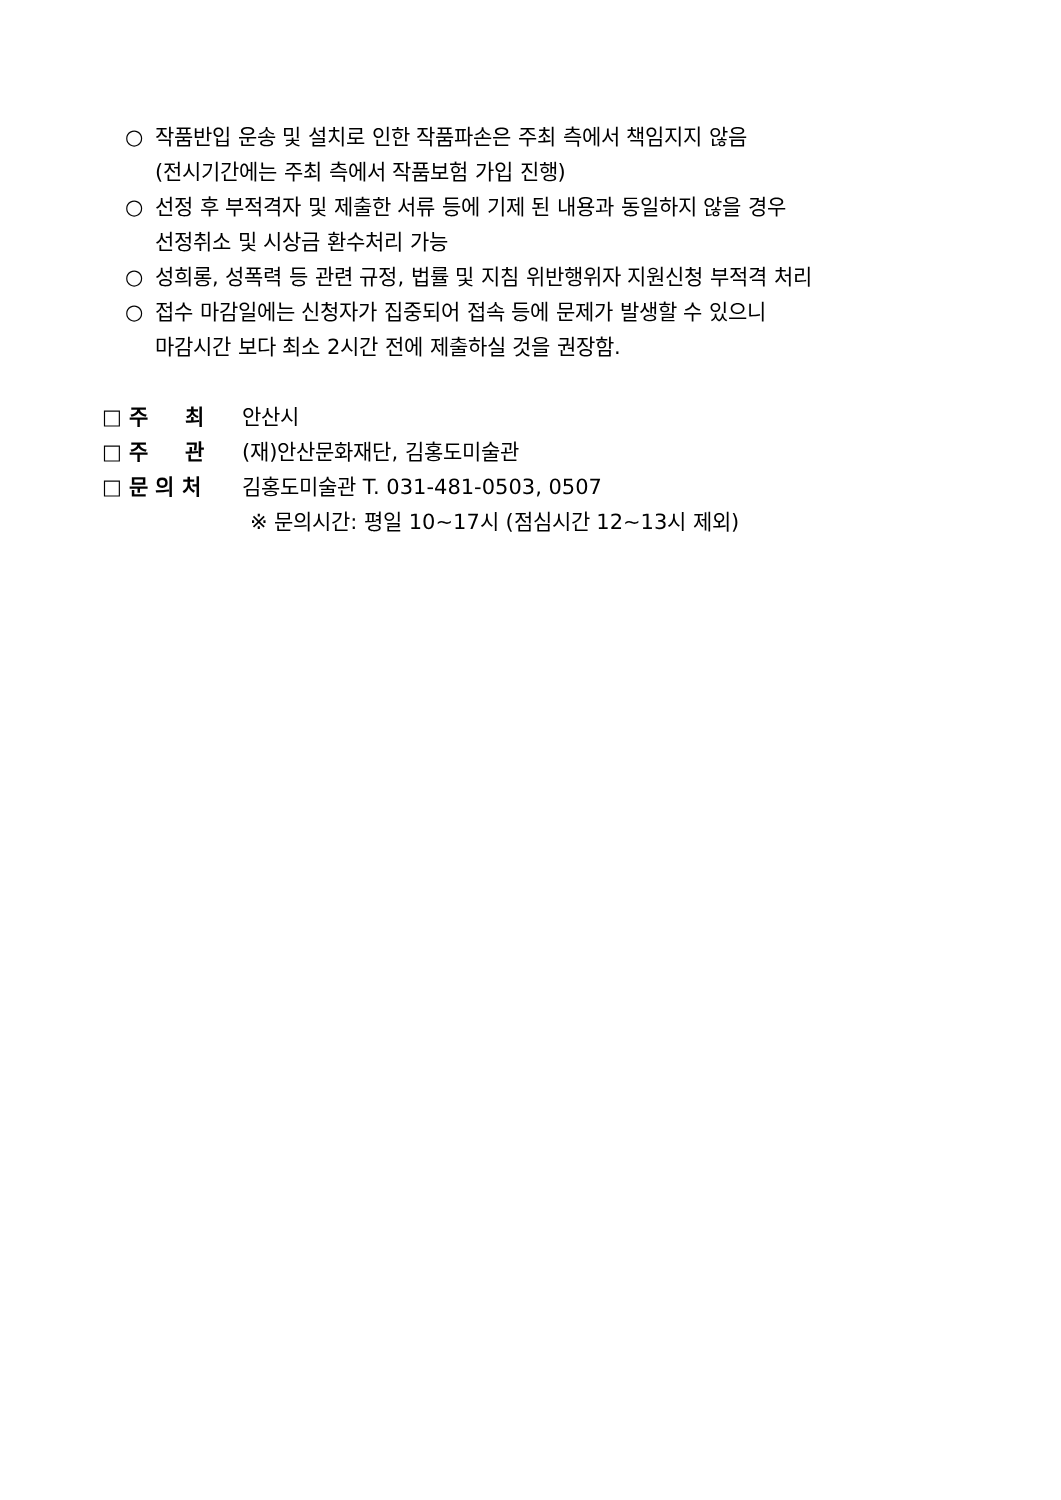○ 작품반입 운송 및 설치로 인한 작품파손은 주최 측에서 책임지지 않음
(전시기간에는 주최 측에서 작품보험 가입 진행)
○ 선정 후 부적격자 및 제출한 서류 등에 기제 된 내용과 동일하지 않을 경우
선정취소 및 시상금 환수처리 가능
○ 성희롱, 성폭력 등 관련 규정, 법률 및 지침 위반행위자 지원신청 부적격 처리
○ 접수 마감일에는 신청자가 집중되어 접속 등에 문제가 발생할 수 있으니
마감시간 보다 최소 2시간 전에 제출하실 것을 권장함.
□ 주 최 안산시
□ 주 관 (재)안산문화재단, 김홍도미술관
□ 문 의 처 김홍도미술관 T. 031-481-0503, 0507
※ 문의시간: 평일 10~17시 (점심시간 12~13시 제외)